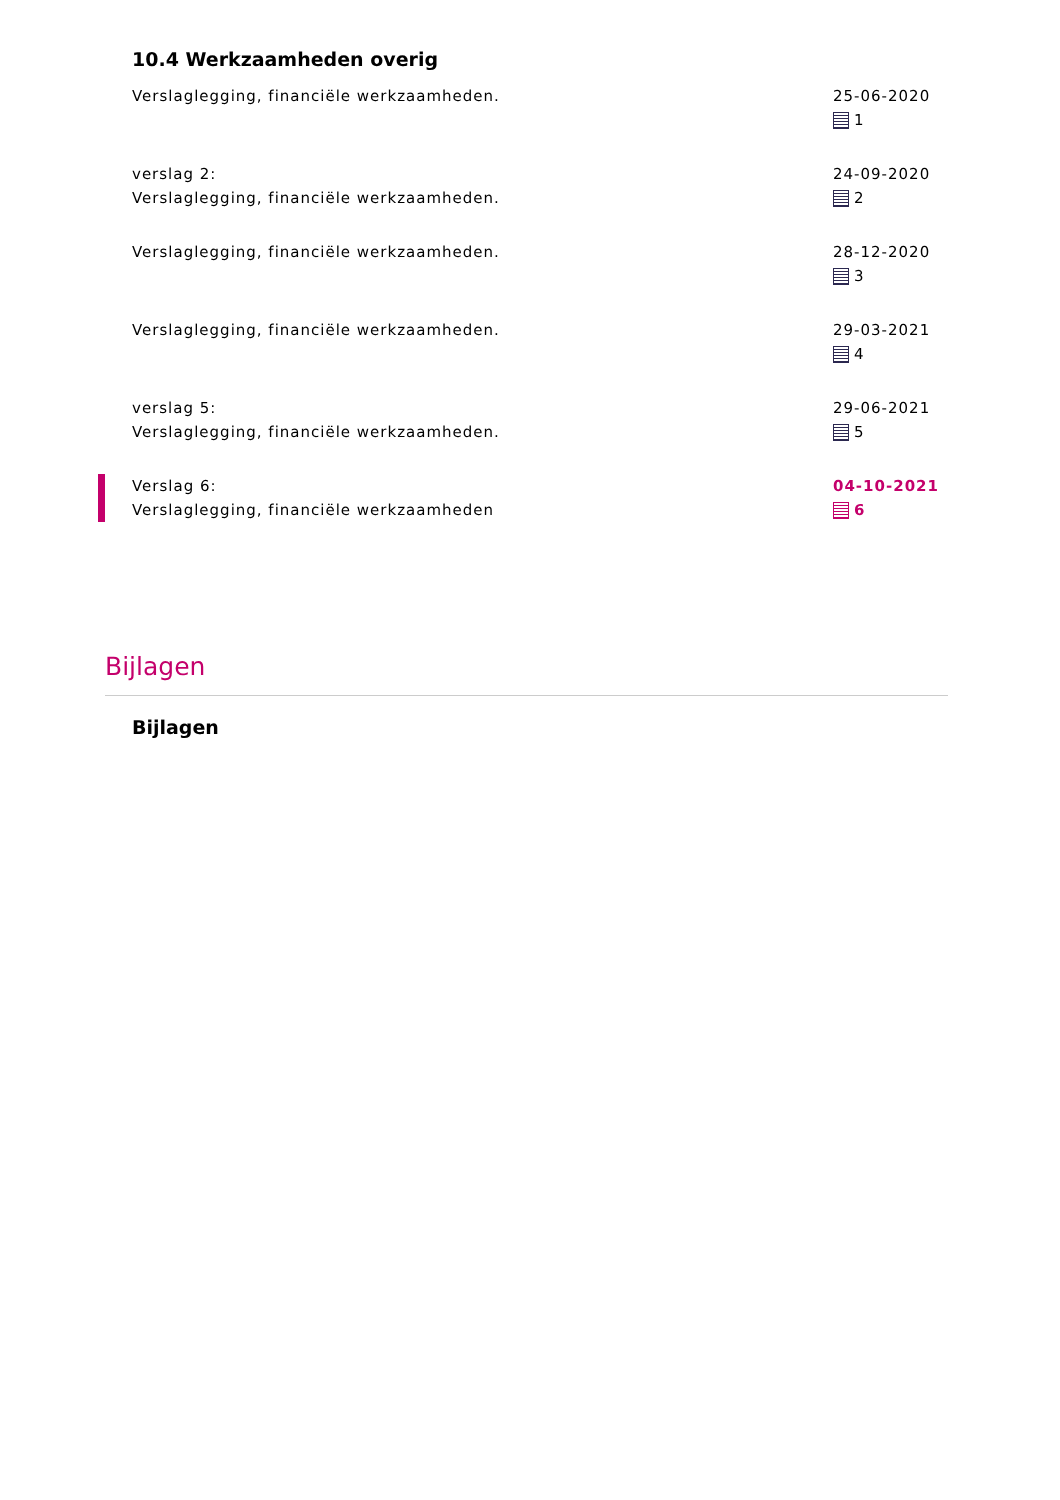10.4 Werkzaamheden overig
Verslaglegging, financiële werkzaamheden.
25-06-2020
1
verslag 2:
Verslaglegging, financiële werkzaamheden.
24-09-2020
2
Verslaglegging, financiële werkzaamheden. 28-12-2020
3
Verslaglegging, financiële werkzaamheden. 29-03-2021
4
verslag 5:
Verslaglegging, financiële werkzaamheden.
29-06-2021
5
Verslag 6:
Verslaglegging, financiële werkzaamheden
04-10-2021
6
Bijlagen
Bijlagen